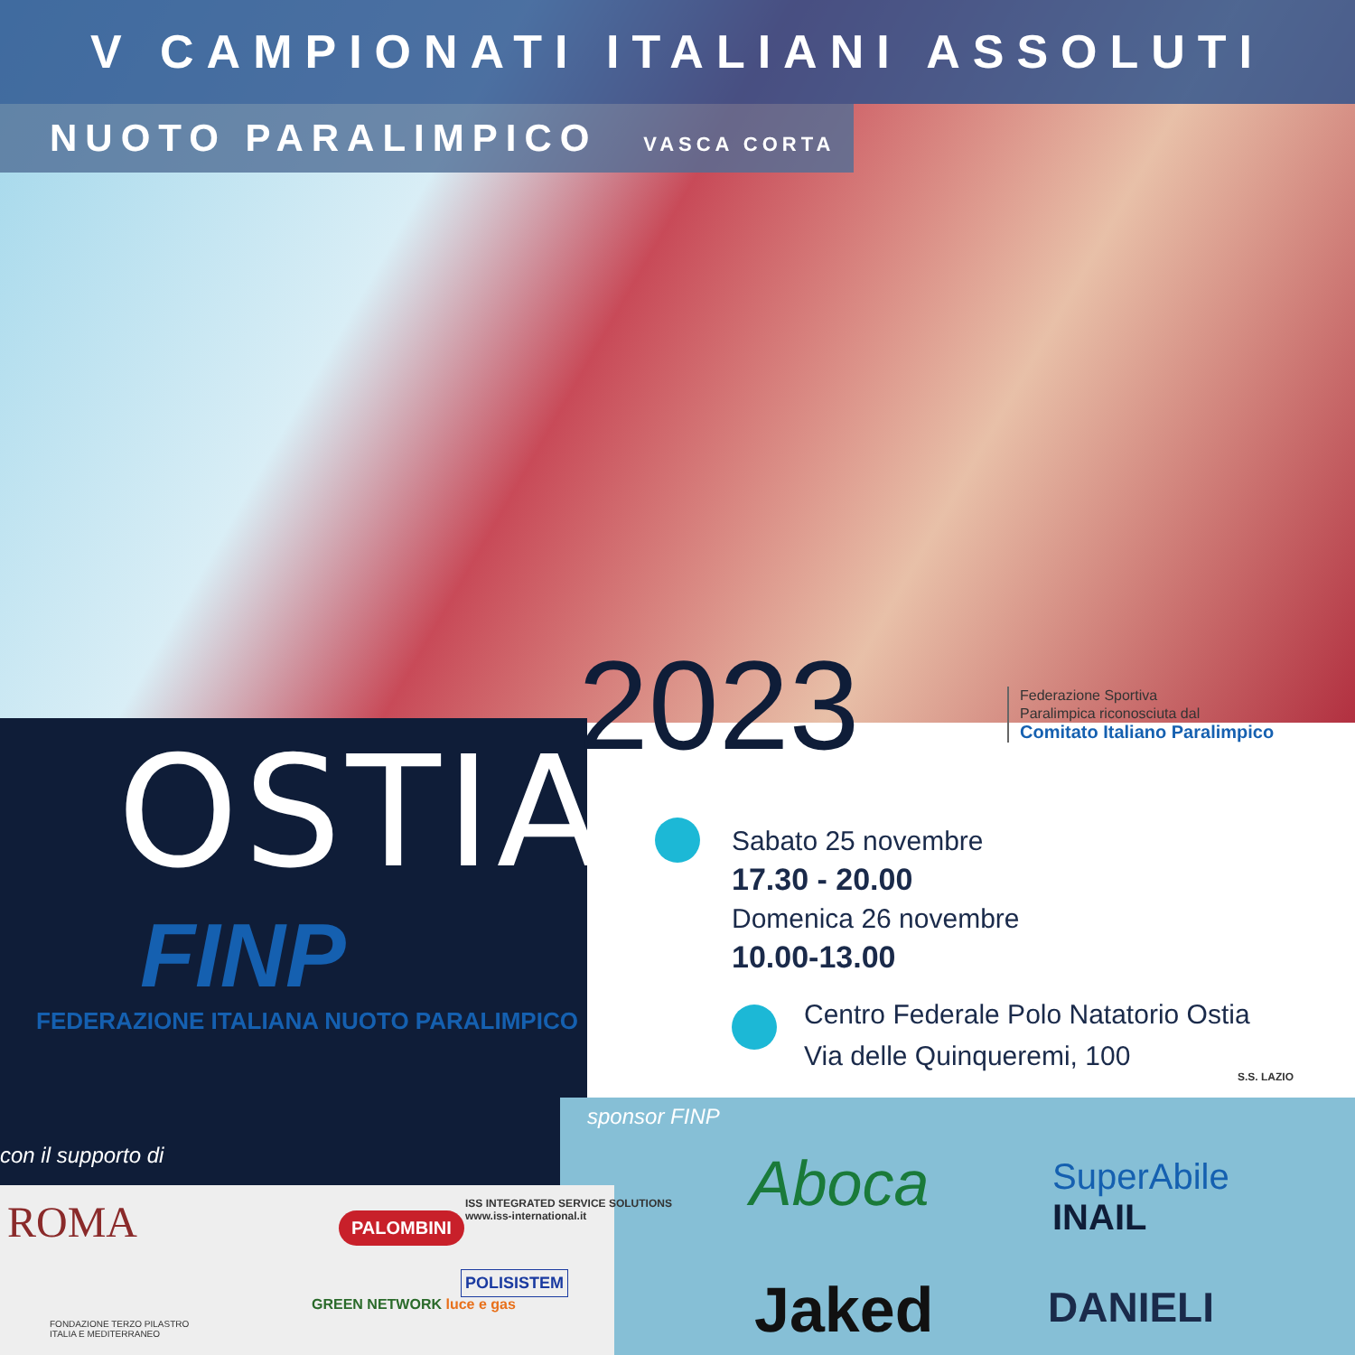V CAMPIONATI ITALIANI ASSOLUTI
NUOTO PARALIMPICO VASCA CORTA
OSTIA
FINP
FEDERAZIONE ITALIANA NUOTO PARALIMPICO
2023
Federazione Sportiva
Paralimpica riconosciuta dal
Comitato Italiano Paralimpico
Sabato 25 novembre
17.30 - 20.00
Domenica 26 novembre
10.00-13.00
Centro Federale Polo Natatorio Ostia
Via delle Quinqueremi, 100
con il supporto di
sponsor FINP
ROMA PALOMBINI
ISS INTEGRATED SERVICE SOLUTIONS
www.iss-international.it
FONDAZIONE TERZO PILASTRO
ITALIA E MEDITERRANEO
GREEN NETWORK luce e gas
POLISISTEM
Aboca
SuperAbile
INAIL
S.S. LAZIO
Jaked DANIELI